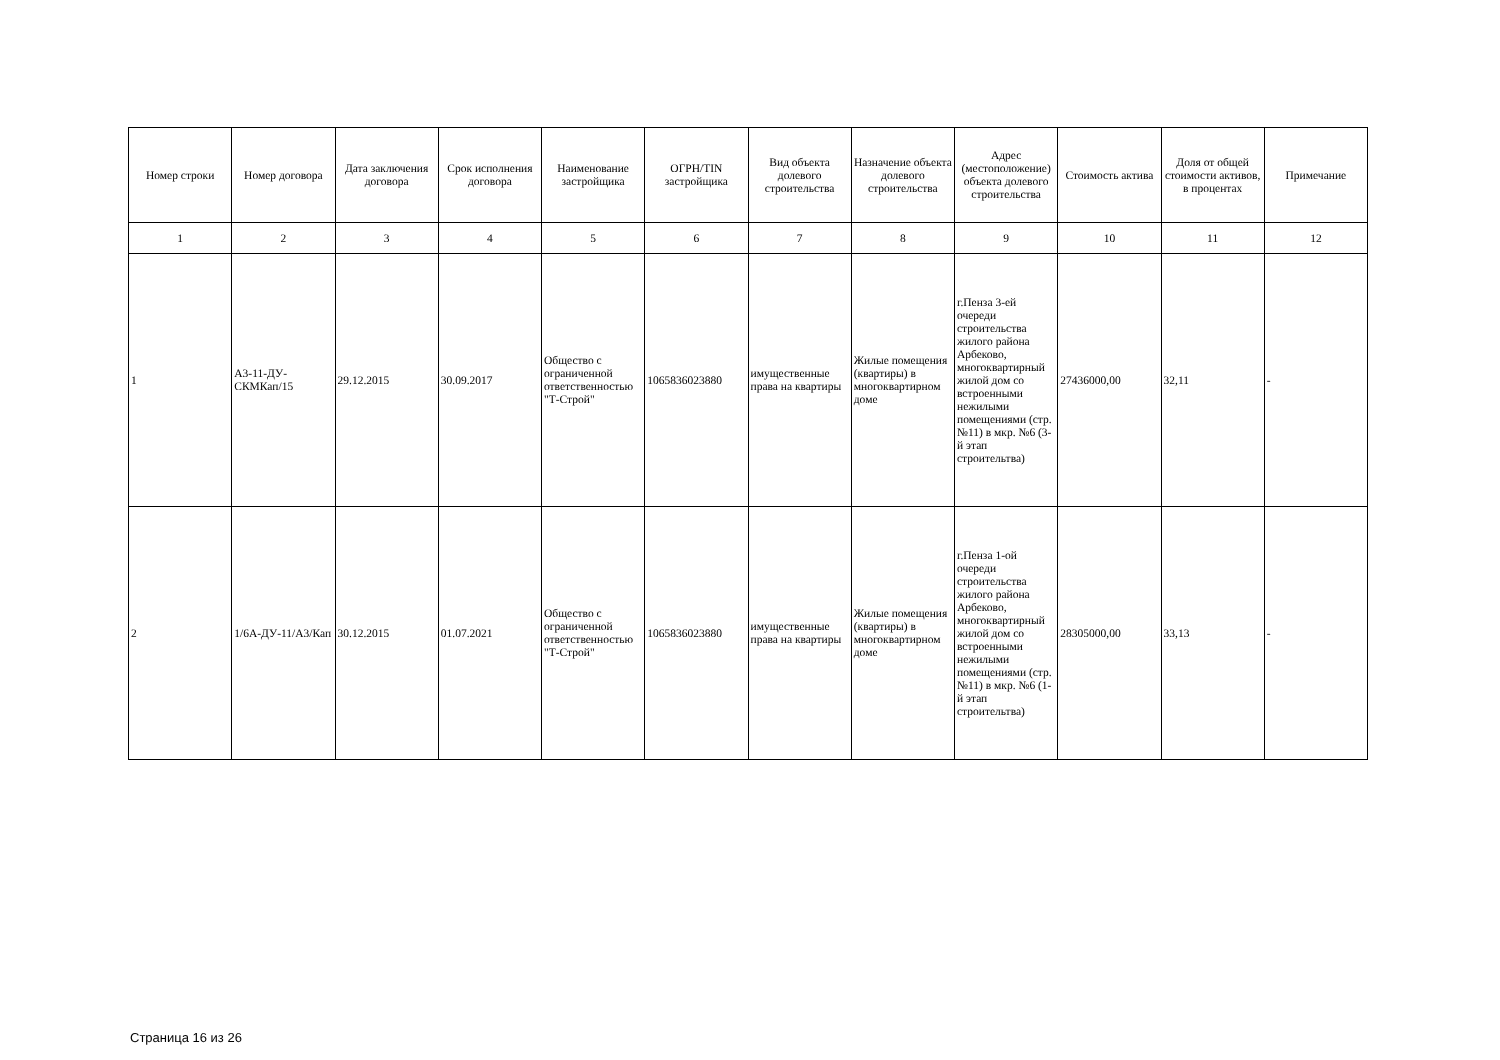| Номер строки | Номер договора | Дата заключения договора | Срок исполнения договора | Наименование застройщика | ОГРН/TIN застройщика | Вид объекта долевого строительства | Назначение объекта долевого строительства | Адрес (местоположение) объекта долевого строительства | Стоимость актива | Доля от общей стоимости активов, в процентах | Примечание |
| --- | --- | --- | --- | --- | --- | --- | --- | --- | --- | --- | --- |
| 1 | 2 | 3 | 4 | 5 | 6 | 7 | 8 | 9 | 10 | 11 | 12 |
| 1 | А3-11-ДУ-СКМКап/15 | 29.12.2015 | 30.09.2017 | Общество с ограниченной ответственностью "Т-Строй" | 1065836023880 | имущественные права на квартиры | Жилые помещения (квартиры) в многоквартирном доме | г.Пенза 3-ей очереди строительства жилого района Арбеково, многоквартирный жилой дом со встроенными нежилыми помещениями (стр. №11) в мкр. №6 (3-й этап строительтва) | 27436000,00 | 32,11 | - |
| 2 | 1/6А-ДУ-11/А3/Кап | 30.12.2015 | 01.07.2021 | Общество с ограниченной ответственностью "Т-Строй" | 1065836023880 | имущественные права на квартиры | Жилые помещения (квартиры) в многоквартирном доме | г.Пенза 1-ой очереди строительства жилого района Арбеково, многоквартирный жилой дом со встроенными нежилыми помещениями (стр. №11) в мкр. №6 (1-й этап строительтва) | 28305000,00 | 33,13 | - |
Страница 16 из 26